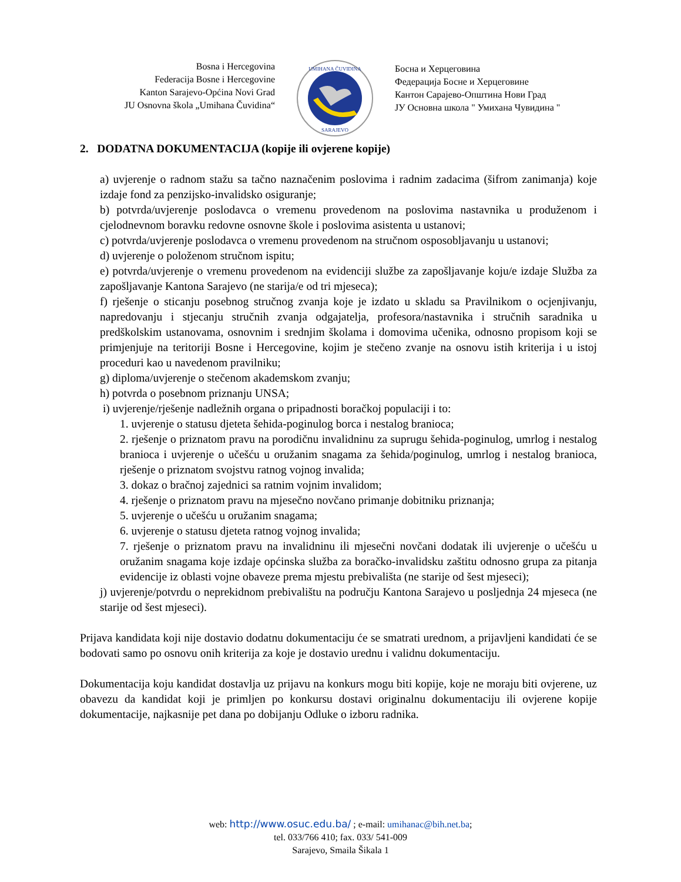Bosna i Hercegovina
Federacija Bosne i Hercegovine
Kanton Sarajevo-Općina Novi Grad
JU Osnovna škola „Umihana Čuvidina“
UMIHANA ČUVIDINA
SARAJEVO
Босна и Херцеговина
Федерација Босне и Херцеговине
Кантон Сарајево-Општина Нови Град
ЈУ Основна школа " Умихана Чувидина "
2. DODATNA DOKUMENTACIJA (kopije ili ovjerene kopije)
a) uvjerenje o radnom stažu sa tačno naznačenim poslovima i radnim zadacima (šifrom zanimanja) koje izdaje fond za penzijsko-invalidsko osiguranje;
b) potvrda/uvjerenje poslodavca o vremenu provedenom na poslovima nastavnika u produženom i cjelodnevnom boravku redovne osnovne škole i poslovima asistenta u ustanovi;
c) potvrda/uvjerenje poslodavca o vremenu provedenom na stručnom osposobljavanju u ustanovi;
d) uvjerenje o položenom stručnom ispitu;
e) potvrda/uvjerenje o vremenu provedenom na evidenciji službe za zapošljavanje koju/e izdaje Služba za zapošljavanje Kantona Sarajevo (ne starija/e od tri mjeseca);
f) rješenje o sticanju posebnog stručnog zvanja koje je izdato u skladu sa Pravilnikom o ocjenjivanju, napredovanju i stjecanju stručnih zvanja odgajatelja, profesora/nastavnika i stručnih saradnika u predškolskim ustanovama, osnovnim i srednjim školama i domovima učenika, odnosno propisom koji se primjenjuje na teritoriji Bosne i Hercegovine, kojim je stečeno zvanje na osnovu istih kriterija i u istoj proceduri kao u navedenom pravilniku;
g) diploma/uvjerenje o stečenom akademskom zvanju;
h) potvrda o posebnom priznanju UNSA;
i) uvjerenje/rješenje nadležnih organa o pripadnosti boračkoj populaciji i to:
1. uvjerenje o statusu djeteta šehida-poginulog borca i nestalog branioca;
2. rješenje o priznatom pravu na porodičnu invalidninu za suprugu šehida-poginulog, umrlog i nestalog branioca i uvjerenje o učešću u oružanim snagama za šehida/poginulog, umrlog i nestalog branioca, rješenje o priznatom svojstvu ratnog vojnog invalida;
3. dokaz o bračnoj zajednici sa ratnim vojnim invalidom;
4. rješenje o priznatom pravu na mjesečno novčano primanje dobitniku priznanja;
5. uvjerenje o učešću u oružanim snagama;
6. uvjerenje o statusu djeteta ratnog vojnog invalida;
7. rješenje o priznatom pravu na invalidninu ili mjesečni novčani dodatak ili uvjerenje o učešću u oružanim snagama koje izdaje općinska služba za boračko-invalidsku zaštitu odnosno grupa za pitanja evidencije iz oblasti vojne obaveze prema mjestu prebivališta (ne starije od šest mjeseci);
j) uvjerenje/potvrdu o neprekidnom prebivalištu na području Kantona Sarajevo u posljednja 24 mjeseca (ne starije od šest mjeseci).
Prijava kandidata koji nije dostavio dodatnu dokumentaciju će se smatrati urednom, a prijavljeni kandidati će se bodovati samo po osnovu onih kriterija za koje je dostavio urednu i validnu dokumentaciju.
Dokumentacija koju kandidat dostavlja uz prijavu na konkurs mogu biti kopije, koje ne moraju biti ovjerene, uz obavezu da kandidat koji je primljen po konkursu dostavi originalnu dokumentaciju ili ovjerene kopije dokumentacije, najkasnije pet dana po dobijanju Odluke o izboru radnika.
web: http://www.osuc.edu.ba/ ; e-mail: umihanac@bih.net.ba;
tel. 033/766 410; fax. 033/ 541-009
Sarajevo, Smaila Šikala 1